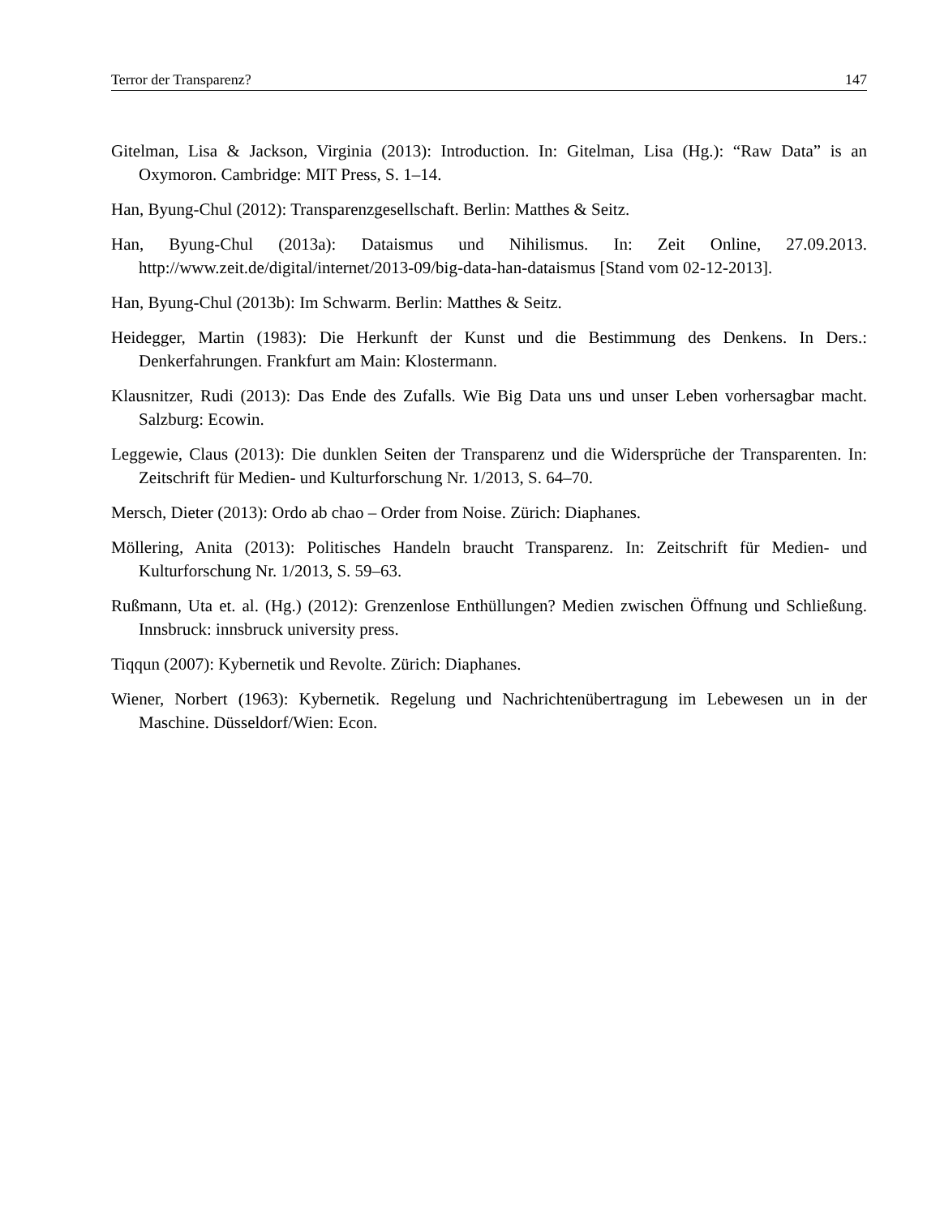Terror der Transparenz? 147
Gitelman, Lisa & Jackson, Virginia (2013): Introduction. In: Gitelman, Lisa (Hg.): “Raw Data” is an Oxymoron. Cambridge: MIT Press, S. 1–14.
Han, Byung-Chul (2012): Transparenzgesellschaft. Berlin: Matthes & Seitz.
Han, Byung-Chul (2013a): Dataismus und Nihilismus. In: Zeit Online, 27.09.2013. http://www.zeit.de/digital/internet/2013-09/big-data-han-dataismus [Stand vom 02-12-2013].
Han, Byung-Chul (2013b): Im Schwarm. Berlin: Matthes & Seitz.
Heidegger, Martin (1983): Die Herkunft der Kunst und die Bestimmung des Denkens. In Ders.: Denkerfahrungen. Frankfurt am Main: Klostermann.
Klausnitzer, Rudi (2013): Das Ende des Zufalls. Wie Big Data uns und unser Leben vorhersagbar macht. Salzburg: Ecowin.
Leggewie, Claus (2013): Die dunklen Seiten der Transparenz und die Widersprüche der Transparenten. In: Zeitschrift für Medien- und Kulturforschung Nr. 1/2013, S. 64–70.
Mersch, Dieter (2013): Ordo ab chao – Order from Noise. Zürich: Diaphanes.
Möllering, Anita (2013): Politisches Handeln braucht Transparenz. In: Zeitschrift für Medien- und Kulturforschung Nr. 1/2013, S. 59–63.
Rußmann, Uta et. al. (Hg.) (2012): Grenzenlose Enthüllungen? Medien zwischen Öffnung und Schließung. Innsbruck: innsbruck university press.
Tiqqun (2007): Kybernetik und Revolte. Zürich: Diaphanes.
Wiener, Norbert (1963): Kybernetik. Regelung und Nachrichtenübertragung im Lebewesen un in der Maschine. Düsseldorf/Wien: Econ.